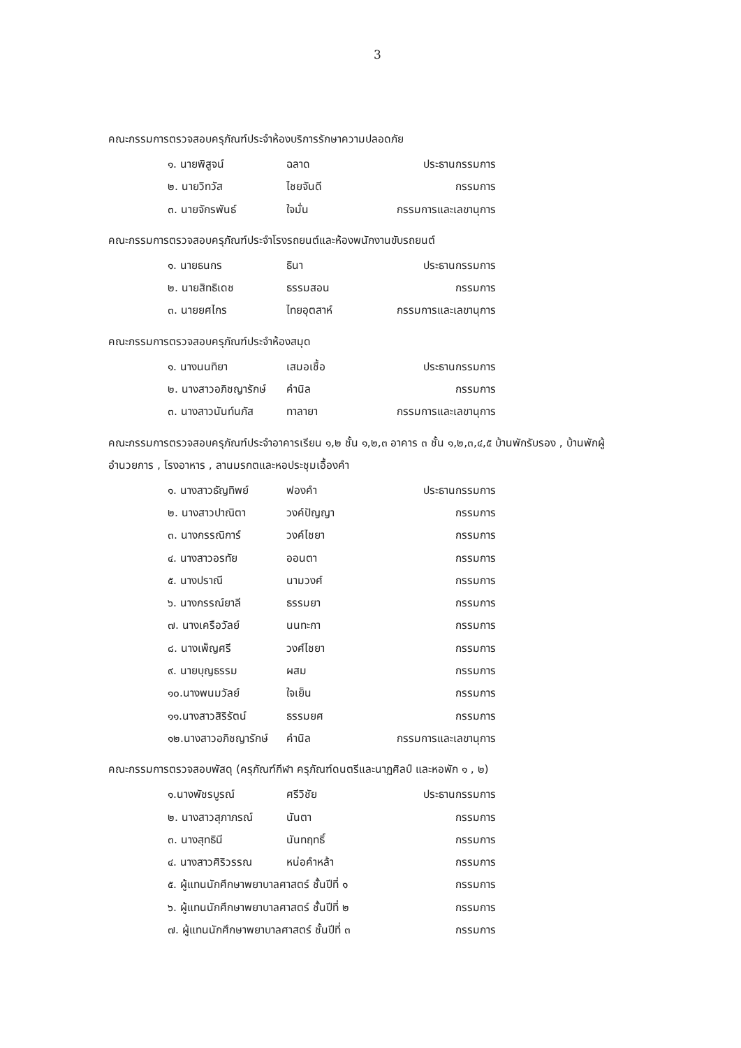3
คณะกรรมการตรวจสอบครุภัณฑ์ประจำห้องบริการรักษาความปลอดภัย
๑. นายพิสูจน์ ฉลาด ประธานกรรมการ
๒. นายวิทวัส ไชยจันดี กรรมการ
๓. นายจักรพันธ์ ใจมั่น กรรมการและเลขานุการ
คณะกรรมการตรวจสอบครุภัณฑ์ประจำโรงรถยนต์และห้องพนักงานขับรถยนต์
๑. นายธนกร ธินา ประธานกรรมการ
๒. นายสิทธิเดช ธรรมสอน กรรมการ
๓. นายยศไกร ไทยอุตสาห์ กรรมการและเลขานุการ
คณะกรรมการตรวจสอบครุภัณฑ์ประจำห้องสมุด
๑. นางนนทิยา เสมอเชื้อ ประธานกรรมการ
๒. นางสาวอภิชญารักษ์ คำนิล กรรมการ
๓. นางสาวนันท์นภัส ทาลายา กรรมการและเลขานุการ
คณะกรรมการตรวจสอบครุภัณฑ์ประจำอาคารเรียน ๑,๒ ชั้น ๑,๒,๓ อาคาร ๓ ชั้น ๑,๒,๓,๔,๕ บ้านพักรับรอง , บ้านพักผู้อำนวยการ , โรงอาหาร , ลานมรกตและหอประชุมเอื้องคำ
๑. นางสาวธัญทิพย์ ฟองคำ ประธานกรรมการ
๒. นางสาวปาณิตา วงค์ปัญญา กรรมการ
๓. นางกรรณิการ์ วงค์ไชยา กรรมการ
๔. นางสาวอรทัย ออนตา กรรมการ
๕. นางปราณี นามวงศ์ กรรมการ
๖. นางกรรณ์ยาลี ธรรมยา กรรมการ
๗. นางเครือวัลย์ นนทะกา กรรมการ
๘. นางเพ็ญศรี วงศ์ไชยา กรรมการ
๙. นายบุญธรรม ผสม กรรมการ
๑๐.นางพนมวัลย์ ใจเย็น กรรมการ
๑๑.นางสาวสิริรัตน์ ธรรมยศ กรรมการ
๑๒.นางสาวอภิชญารักษ์ คำนิล กรรมการและเลขานุการ
คณะกรรมการตรวจสอบพัสดุ (ครุภัณฑ์กีฬา ครุภัณฑ์ดนตรีและนาฏศิลป์ และหอพัก ๑ , ๒)
๑.นางพัชรบูรณ์ ศรีวิชัย ประธานกรรมการ
๒. นางสาวสุภาภรณ์ นันตา กรรมการ
๓. นางสุทธินี นันทฤทธิ์ กรรมการ
๔. นางสาวศิริวรรณ หน่อคำหล้า กรรมการ
๕. ผู้แทนนักศึกษาพยาบาลศาสตร์ ชั้นปีที่ ๑ กรรมการ
๖. ผู้แทนนักศึกษาพยาบาลศาสตร์ ชั้นปีที่ ๒ กรรมการ
๗. ผู้แทนนักศึกษาพยาบาลศาสตร์ ชั้นปีที่ ๓ กรรมการ